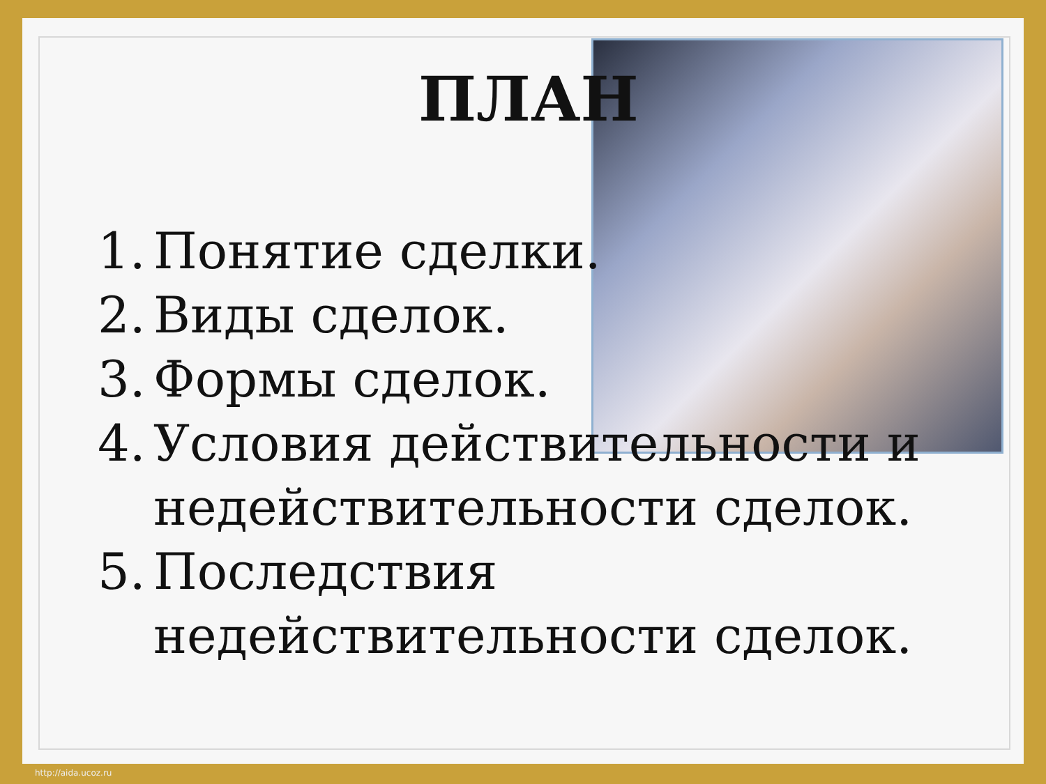ПЛАН
1.
Понятие сделки.
2.
Виды сделок.
3.
Формы сделок.
4.
Условия действительности и недействительности сделок.
5.
Последствия недействительности сделок.
http://aida.ucoz.ru